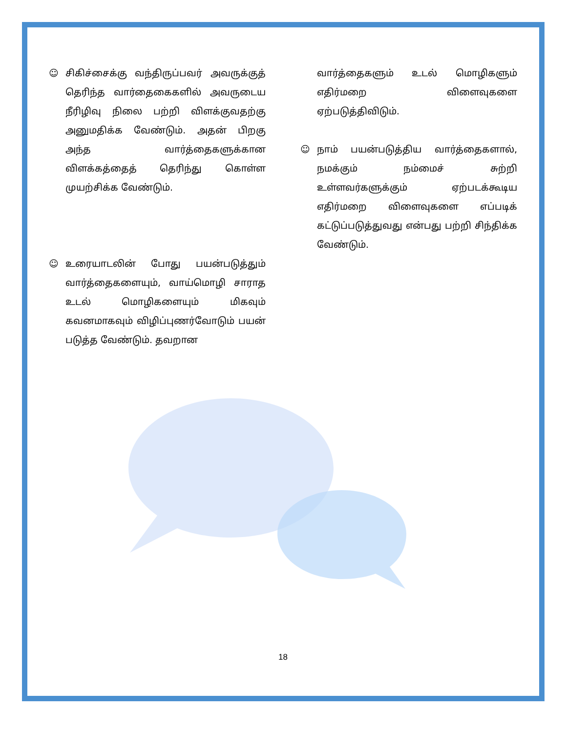☺ சிகிச்சைக்கு வந்திருப்பவர் அவருக்குத் தெரிந்த வார்தைகைகளில் அவருடைய நீரிழிவு நிலை பற்றி விளக்குவதற்கு அனுமதிக்க வேண்டும். அதன் பிறகு அந்த வார்த்தைகளுக்கான விளக்கத்தைத் தெரிந்து கொள்ள முயற்சிக்க வேண்டும்.
☺ உரையாடலின் போது பயன்படுத்தும் வார்த்தைகளையும், வாய்மொழி சாராத உடல் மொழிகளையும் மிகவும் கவனமாகவும் விழிப்புணர்வோடும் பயன் படுத்த வேண்டும். தவறான
வார்த்தைகளும் உடல் மொழிகளும் எதிர்மறை விளைவுகளை ஏற்படுத்திவிடும்.
☺ நாம் பயன்படுத்திய வார்த்தைகளால், நமக்கும் நம்மைச் சுற்றி உள்ளவர்களுக்கும் ஏற்படக்கூடிய எதிர்மறை விளைவுகளை எப்படிக் கட்டுப்படுத்துவது என்பது பற்றி சிந்திக்க வேண்டும்.
18